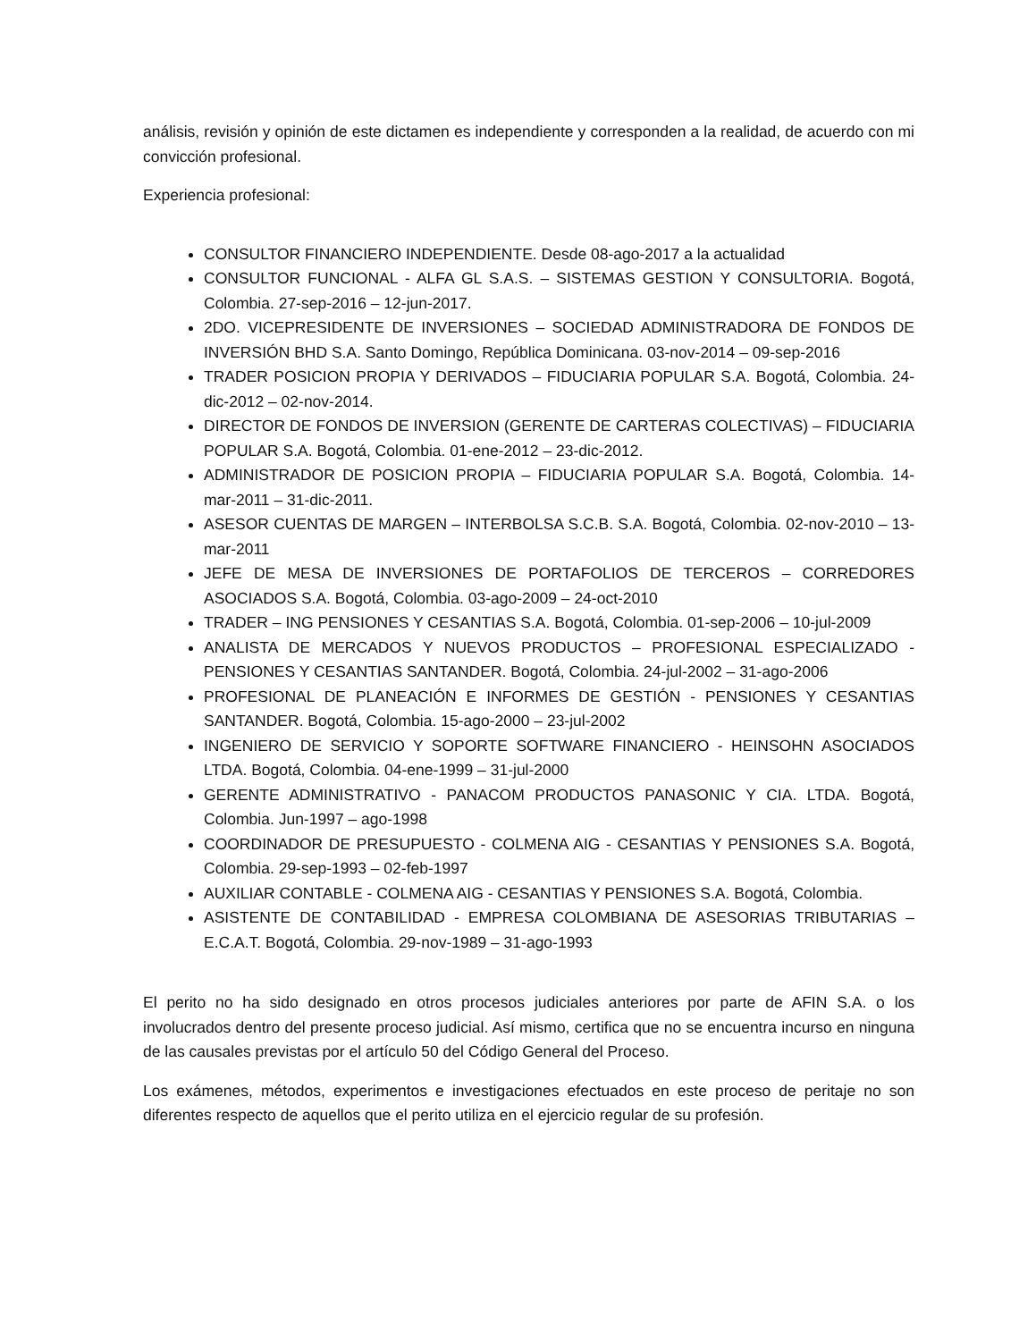análisis, revisión y opinión de este dictamen es independiente y corresponden a la realidad, de acuerdo con mi convicción profesional.
Experiencia profesional:
CONSULTOR FINANCIERO INDEPENDIENTE. Desde 08-ago-2017 a la actualidad
CONSULTOR FUNCIONAL - ALFA GL S.A.S. – SISTEMAS GESTION Y CONSULTORIA. Bogotá, Colombia. 27-sep-2016 – 12-jun-2017.
2DO. VICEPRESIDENTE DE INVERSIONES – SOCIEDAD ADMINISTRADORA DE FONDOS DE INVERSIÓN BHD S.A. Santo Domingo, República Dominicana. 03-nov-2014 – 09-sep-2016
TRADER POSICION PROPIA Y DERIVADOS – FIDUCIARIA POPULAR S.A. Bogotá, Colombia. 24-dic-2012 – 02-nov-2014.
DIRECTOR DE FONDOS DE INVERSION (GERENTE DE CARTERAS COLECTIVAS) – FIDUCIARIA POPULAR S.A. Bogotá, Colombia. 01-ene-2012 – 23-dic-2012.
ADMINISTRADOR DE POSICION PROPIA – FIDUCIARIA POPULAR S.A. Bogotá, Colombia. 14-mar-2011 – 31-dic-2011.
ASESOR CUENTAS DE MARGEN – INTERBOLSA S.C.B. S.A. Bogotá, Colombia. 02-nov-2010 – 13-mar-2011
JEFE DE MESA DE INVERSIONES DE PORTAFOLIOS DE TERCEROS – CORREDORES ASOCIADOS S.A. Bogotá, Colombia. 03-ago-2009 – 24-oct-2010
TRADER – ING PENSIONES Y CESANTIAS S.A. Bogotá, Colombia. 01-sep-2006 – 10-jul-2009
ANALISTA DE MERCADOS Y NUEVOS PRODUCTOS – PROFESIONAL ESPECIALIZADO - PENSIONES Y CESANTIAS SANTANDER. Bogotá, Colombia. 24-jul-2002 – 31-ago-2006
PROFESIONAL DE PLANEACIÓN E INFORMES DE GESTIÓN - PENSIONES Y CESANTIAS SANTANDER. Bogotá, Colombia. 15-ago-2000 – 23-jul-2002
INGENIERO DE SERVICIO Y SOPORTE SOFTWARE FINANCIERO - HEINSOHN ASOCIADOS LTDA. Bogotá, Colombia. 04-ene-1999 – 31-jul-2000
GERENTE ADMINISTRATIVO - PANACOM PRODUCTOS PANASONIC Y CIA. LTDA. Bogotá, Colombia. Jun-1997 – ago-1998
COORDINADOR DE PRESUPUESTO - COLMENA AIG - CESANTIAS Y PENSIONES S.A. Bogotá, Colombia. 29-sep-1993 – 02-feb-1997
AUXILIAR CONTABLE - COLMENA AIG - CESANTIAS Y PENSIONES S.A. Bogotá, Colombia.
ASISTENTE DE CONTABILIDAD - EMPRESA COLOMBIANA DE ASESORIAS TRIBUTARIAS – E.C.A.T. Bogotá, Colombia. 29-nov-1989 – 31-ago-1993
El perito no ha sido designado en otros procesos judiciales anteriores por parte de AFIN S.A. o los involucrados dentro del presente proceso judicial. Así mismo, certifica que no se encuentra incurso en ninguna de las causales previstas por el artículo 50 del Código General del Proceso.
Los exámenes, métodos, experimentos e investigaciones efectuados en este proceso de peritaje no son diferentes respecto de aquellos que el perito utiliza en el ejercicio regular de su profesión.